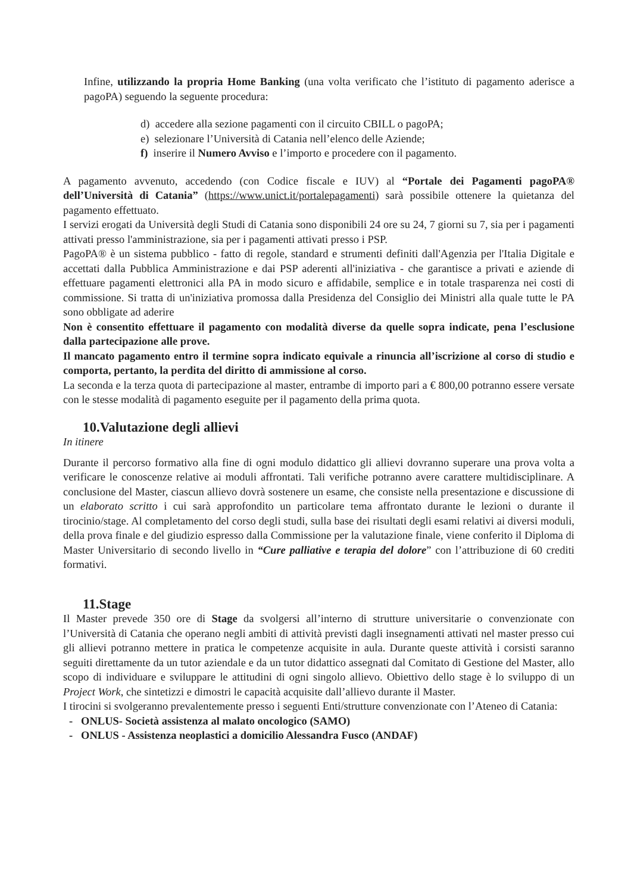Infine, utilizzando la propria Home Banking (una volta verificato che l’istituto di pagamento aderisce a pagoPA) seguendo la seguente procedura:
d) accedere alla sezione pagamenti con il circuito CBILL o pagoPA;
e) selezionare l’Università di Catania nell’elenco delle Aziende;
f) inserire il Numero Avviso e l’importo e procedere con il pagamento.
A pagamento avvenuto, accedendo (con Codice fiscale e IUV) al “Portale dei Pagamenti pagoPA® dell’Università di Catania” (https://www.unict.it/portalepagamenti) sarà possibile ottenere la quietanza del pagamento effettuato.
I servizi erogati da Università degli Studi di Catania sono disponibili 24 ore su 24, 7 giorni su 7, sia per i pagamenti attivati presso l'amministrazione, sia per i pagamenti attivati presso i PSP.
PagoPA® è un sistema pubblico - fatto di regole, standard e strumenti definiti dall'Agenzia per l'Italia Digitale e accettati dalla Pubblica Amministrazione e dai PSP aderenti all'iniziativa - che garantisce a privati e aziende di effettuare pagamenti elettronici alla PA in modo sicuro e affidabile, semplice e in totale trasparenza nei costi di commissione. Si tratta di un'iniziativa promossa dalla Presidenza del Consiglio dei Ministri alla quale tutte le PA sono obbligate ad aderire
Non è consentito effettuare il pagamento con modalità diverse da quelle sopra indicate, pena l’esclusione dalla partecipazione alle prove.
Il mancato pagamento entro il termine sopra indicato equivale a rinuncia all’iscrizione al corso di studio e comporta, pertanto, la perdita del diritto di ammissione al corso.
La seconda e la terza quota di partecipazione al master, entrambe di importo pari a € 800,00 potranno essere versate con le stesse modalità di pagamento eseguite per il pagamento della prima quota.
10.Valutazione degli allievi
In itinere
Durante il percorso formativo alla fine di ogni modulo didattico gli allievi dovranno superare una prova volta a verificare le conoscenze relative ai moduli affrontati. Tali verifiche potranno avere carattere multidisciplinare. A conclusione del Master, ciascun allievo dovrà sostenere un esame, che consiste nella presentazione e discussione di un elaborato scritto i cui sarà approfondito un particolare tema affrontato durante le lezioni o durante il tirocinio/stage. Al completamento del corso degli studi, sulla base dei risultati degli esami relativi ai diversi moduli, della prova finale e del giudizio espresso dalla Commissione per la valutazione finale, viene conferito il Diploma di Master Universitario di secondo livello in “Cure palliative e terapia del dolore” con l’attribuzione di 60 crediti formativi.
11.Stage
Il Master prevede 350 ore di Stage da svolgersi all’interno di strutture universitarie o convenzionate con l’Università di Catania che operano negli ambiti di attività previsti dagli insegnamenti attivati nel master presso cui gli allievi potranno mettere in pratica le competenze acquisite in aula. Durante queste attività i corsisti saranno seguiti direttamente da un tutor aziendale e da un tutor didattico assegnati dal Comitato di Gestione del Master, allo scopo di individuare e sviluppare le attitudini di ogni singolo allievo. Obiettivo dello stage è lo sviluppo di un Project Work, che sintetizzi e dimostri le capacità acquisite dall’allievo durante il Master.
I tirocini si svolgeranno prevalentemente presso i seguenti Enti/strutture convenzionate con l’Ateneo di Catania:
- ONLUS- Società assistenza al malato oncologico (SAMO)
- ONLUS - Assistenza neoplastici a domicilio Alessandra Fusco (ANDAF)